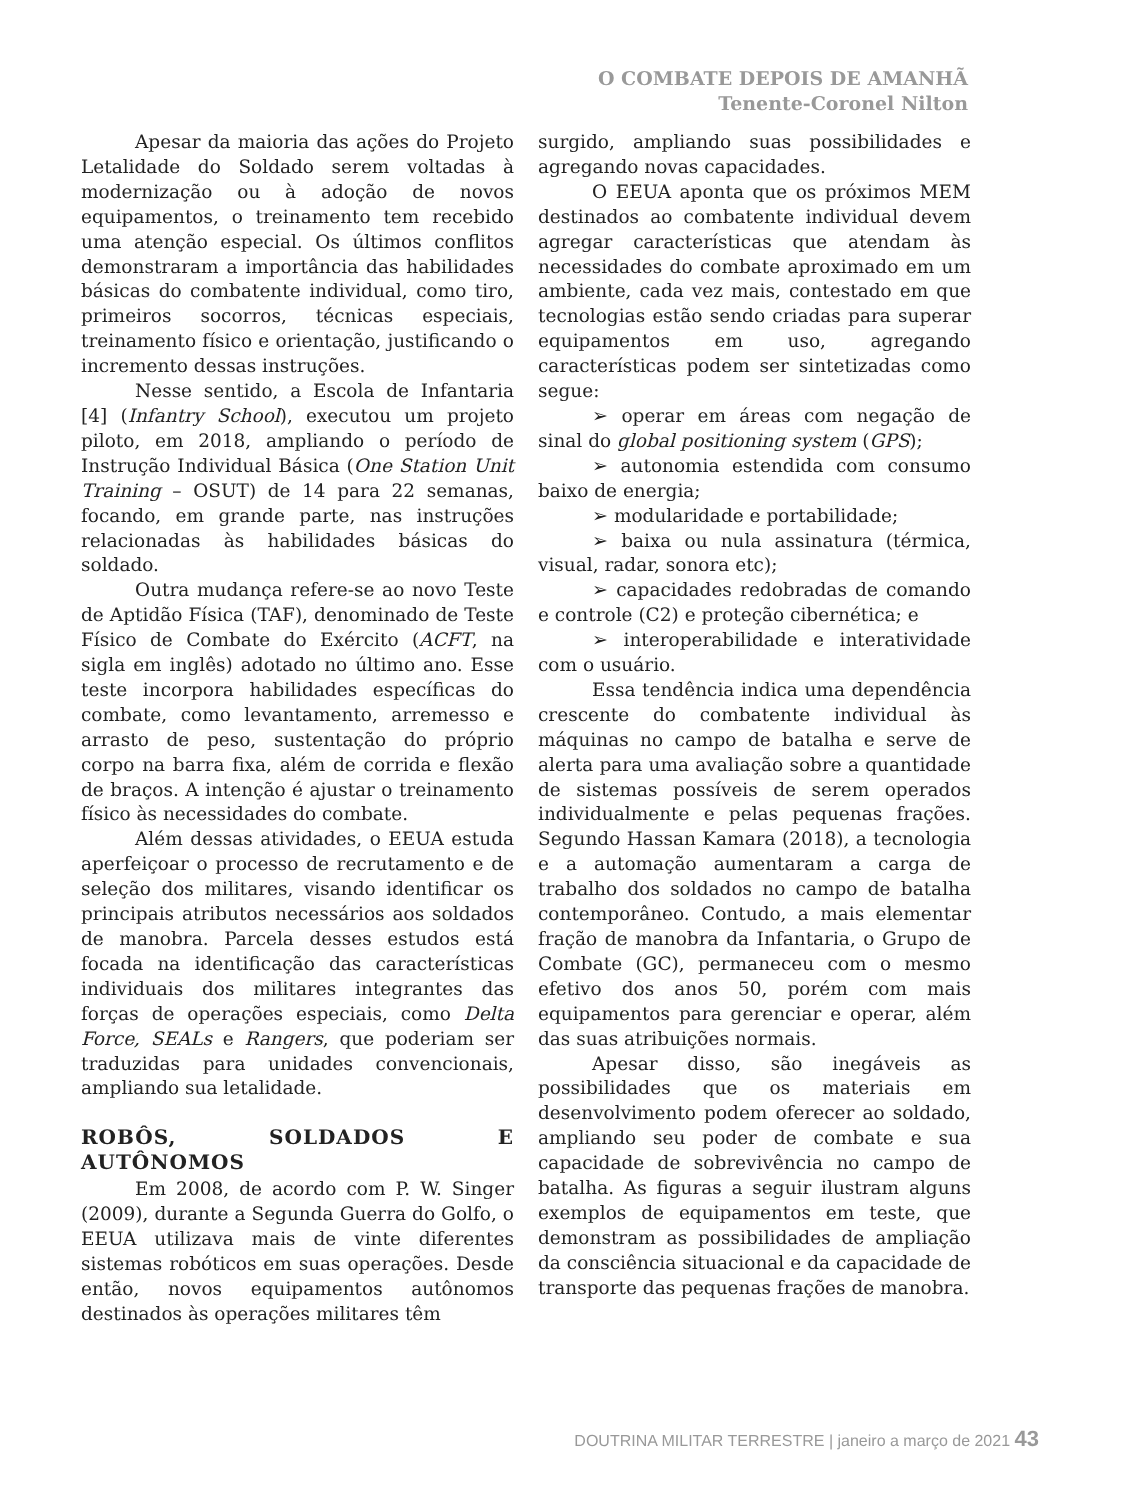O COMBATE DEPOIS DE AMANHÃ
Tenente-Coronel Nilton
Apesar da maioria das ações do Projeto Letalidade do Soldado serem voltadas à modernização ou à adoção de novos equipamentos, o treinamento tem recebido uma atenção especial. Os últimos conflitos demonstraram a importância das habilidades básicas do combatente individual, como tiro, primeiros socorros, técnicas especiais, treinamento físico e orientação, justificando o incremento dessas instruções.
Nesse sentido, a Escola de Infantaria [4] (Infantry School), executou um projeto piloto, em 2018, ampliando o período de Instrução Individual Básica (One Station Unit Training – OSUT) de 14 para 22 semanas, focando, em grande parte, nas instruções relacionadas às habilidades básicas do soldado.
Outra mudança refere-se ao novo Teste de Aptidão Física (TAF), denominado de Teste Físico de Combate do Exército (ACFT, na sigla em inglês) adotado no último ano. Esse teste incorpora habilidades específicas do combate, como levantamento, arremesso e arrasto de peso, sustentação do próprio corpo na barra fixa, além de corrida e flexão de braços. A intenção é ajustar o treinamento físico às necessidades do combate.
Além dessas atividades, o EEUA estuda aperfeiçoar o processo de recrutamento e de seleção dos militares, visando identificar os principais atributos necessários aos soldados de manobra. Parcela desses estudos está focada na identificação das características individuais dos militares integrantes das forças de operações especiais, como Delta Force, SEALs e Rangers, que poderiam ser traduzidas para unidades convencionais, ampliando sua letalidade.
ROBÔS, SOLDADOS E AUTÔNOMOS
Em 2008, de acordo com P. W. Singer (2009), durante a Segunda Guerra do Golfo, o EEUA utilizava mais de vinte diferentes sistemas robóticos em suas operações. Desde então, novos equipamentos autônomos destinados às operações militares têm
surgido, ampliando suas possibilidades e agregando novas capacidades.
O EEUA aponta que os próximos MEM destinados ao combatente individual devem agregar características que atendam às necessidades do combate aproximado em um ambiente, cada vez mais, contestado em que tecnologias estão sendo criadas para superar equipamentos em uso, agregando características podem ser sintetizadas como segue:
➢ operar em áreas com negação de sinal do global positioning system (GPS);
➢ autonomia estendida com consumo baixo de energia;
➢ modularidade e portabilidade;
➢ baixa ou nula assinatura (térmica, visual, radar, sonora etc);
➢ capacidades redobradas de comando e controle (C2) e proteção cibernética; e
➢ interoperabilidade e interatividade com o usuário.
Essa tendência indica uma dependência crescente do combatente individual às máquinas no campo de batalha e serve de alerta para uma avaliação sobre a quantidade de sistemas possíveis de serem operados individualmente e pelas pequenas frações. Segundo Hassan Kamara (2018), a tecnologia e a automação aumentaram a carga de trabalho dos soldados no campo de batalha contemporâneo. Contudo, a mais elementar fração de manobra da Infantaria, o Grupo de Combate (GC), permaneceu com o mesmo efetivo dos anos 50, porém com mais equipamentos para gerenciar e operar, além das suas atribuições normais.
Apesar disso, são inegáveis as possibilidades que os materiais em desenvolvimento podem oferecer ao soldado, ampliando seu poder de combate e sua capacidade de sobrevivência no campo de batalha. As figuras a seguir ilustram alguns exemplos de equipamentos em teste, que demonstram as possibilidades de ampliação da consciência situacional e da capacidade de transporte das pequenas frações de manobra.
DOUTRINA MILITAR TERRESTRE | janeiro a março de 2021 43